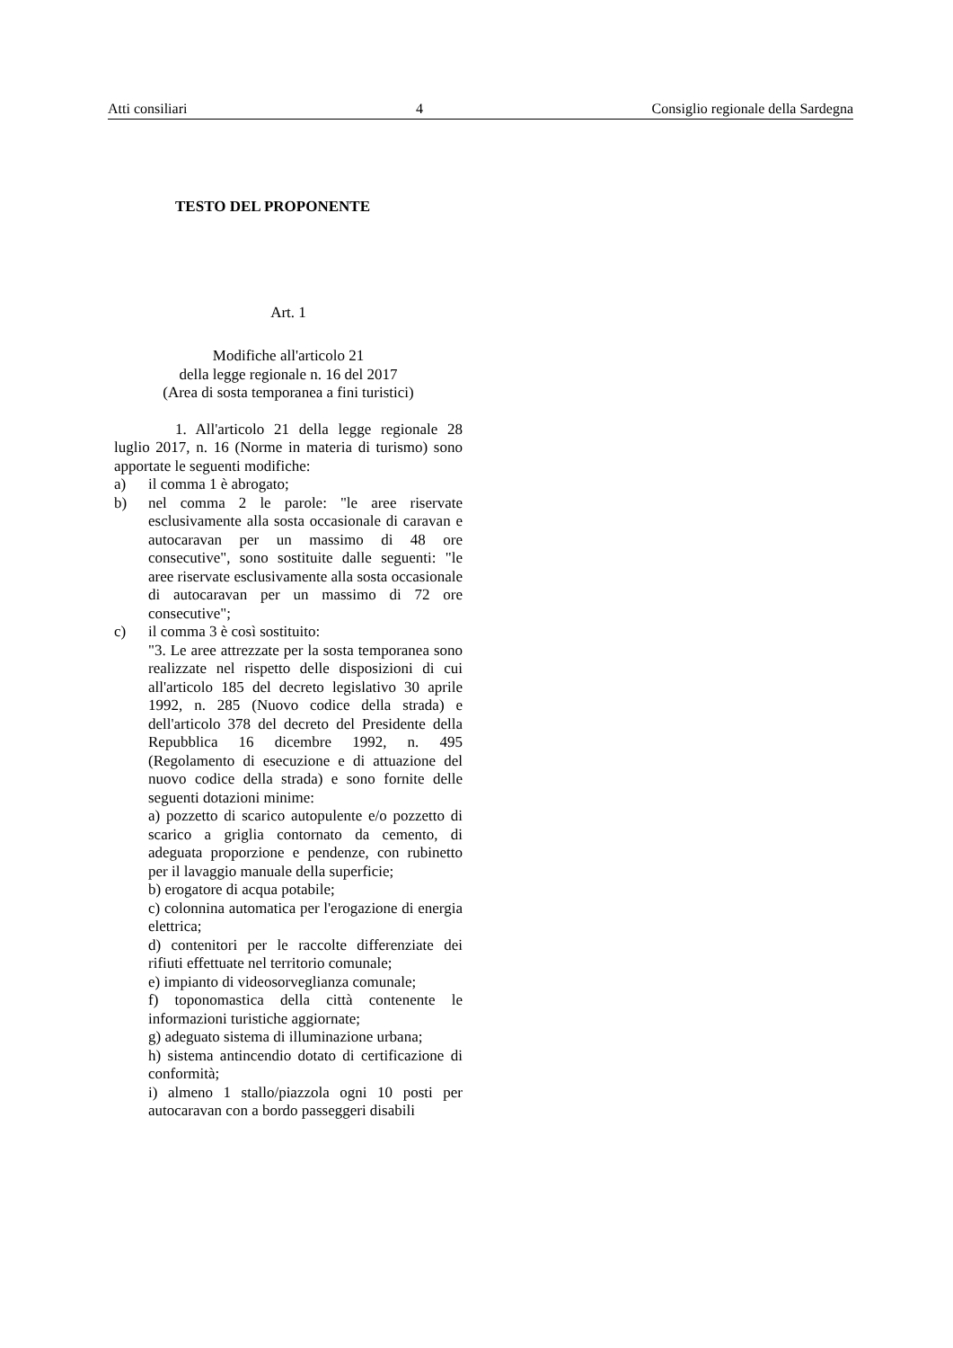Atti consiliari 4 Consiglio regionale della Sardegna
TESTO DEL PROPONENTE
Art. 1
Modifiche all'articolo 21
della legge regionale n. 16 del 2017
(Area di sosta temporanea a fini turistici)
1. All'articolo 21 della legge regionale 28 luglio 2017, n. 16 (Norme in materia di turismo) sono apportate le seguenti modifiche:
a) il comma 1 è abrogato;
b) nel comma 2 le parole: "le aree riservate esclusivamente alla sosta occasionale di caravan e autocaravan per un massimo di 48 ore consecutive", sono sostituite dalle seguenti: "le aree riservate esclusivamente alla sosta occasionale di autocaravan per un massimo di 72 ore consecutive";
c) il comma 3 è così sostituito:
"3. Le aree attrezzate per la sosta temporanea sono realizzate nel rispetto delle disposizioni di cui all'articolo 185 del decreto legislativo 30 aprile 1992, n. 285 (Nuovo codice della strada) e dell'articolo 378 del decreto del Presidente della Repubblica 16 dicembre 1992, n. 495 (Regolamento di esecuzione e di attuazione del nuovo codice della strada) e sono fornite delle seguenti dotazioni minime:
a) pozzetto di scarico autopulente e/o pozzetto di scarico a griglia contornato da cemento, di adeguata proporzione e pendenze, con rubinetto per il lavaggio manuale della superficie;
b) erogatore di acqua potabile;
c) colonnina automatica per l'erogazione di energia elettrica;
d) contenitori per le raccolte differenziate dei rifiuti effettuate nel territorio comunale;
e) impianto di videosorveglianza comunale;
f) toponomastica della città contenente le informazioni turistiche aggiornate;
g) adeguato sistema di illuminazione urbana;
h) sistema antincendio dotato di certificazione di conformità;
i) almeno 1 stallo/piazzola ogni 10 posti per autocaravan con a bordo passeggeri disabili